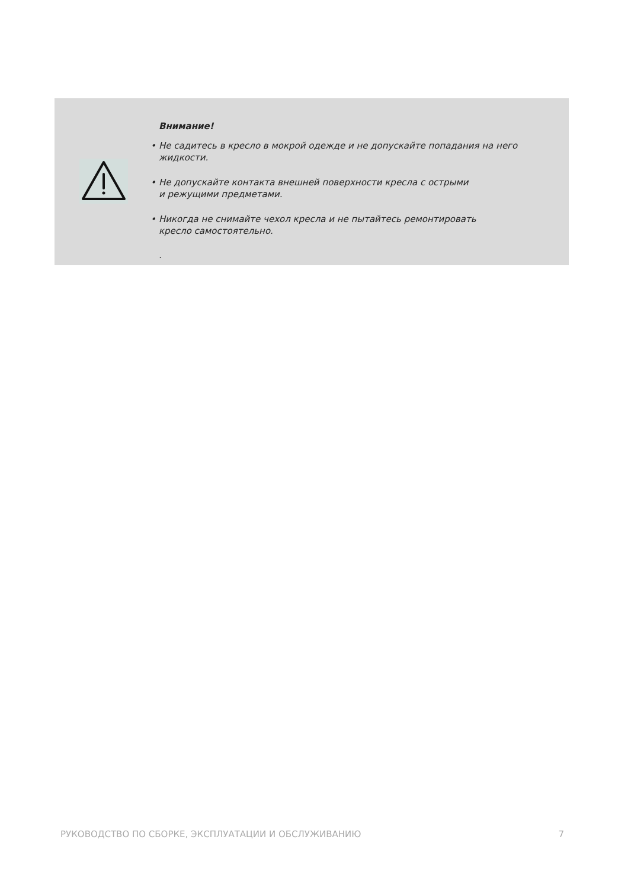Внимание!
• Не садитесь в кресло в мокрой одежде и не допускайте попадания на него жидкости.
• Не допускайте контакта внешней поверхности кресла с острыми
и режущими предметами.
• Никогда не снимайте чехол кресла и не пытайтесь ремонтировать
кресло самостоятельно.
.
РУКОВОДСТВО ПО СБОРКЕ, ЭКСПЛУАТАЦИИ И ОБСЛУЖИВАНИЮ 7